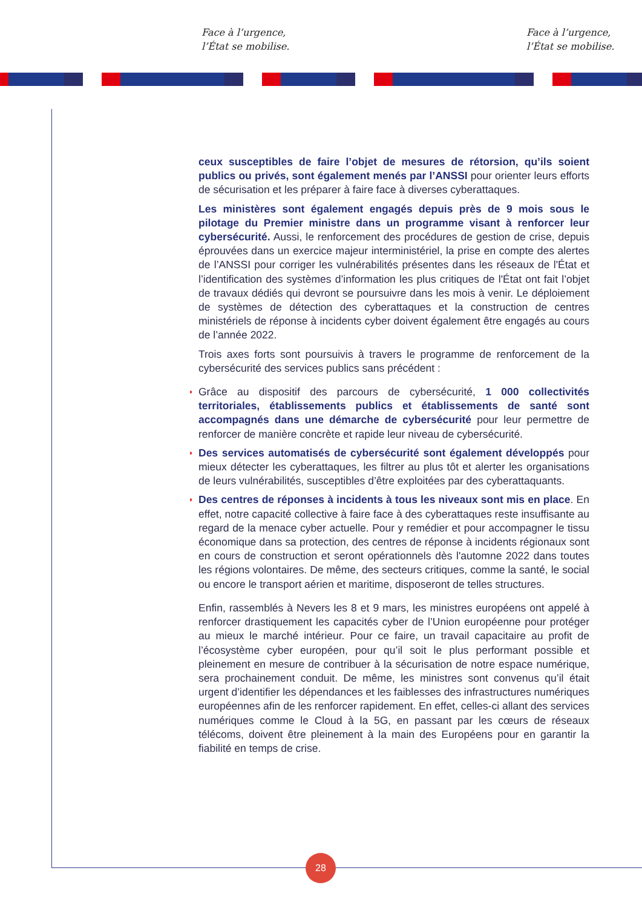Face à l’urgence,
l’État se mobilise.
Face à l’urgence,
l’État se mobilise.
ceux susceptibles de faire l’objet de mesures de rétorsion, qu’ils soient publics ou privés, sont également menés par l’ANSSI pour orienter leurs efforts de sécurisation et les préparer à faire face à diverses cyberattaques.
Les ministères sont également engagés depuis près de 9 mois sous le pilotage du Premier ministre dans un programme visant à renforcer leur cybersécurité. Aussi, le renforcement des procédures de gestion de crise, depuis éprouvées dans un exercice majeur interministériel, la prise en compte des alertes de l’ANSSI pour corriger les vulnérabilités présentes dans les réseaux de l'État et l’identification des systèmes d’information les plus critiques de l'État ont fait l’objet de travaux dédiés qui devront se poursuivre dans les mois à venir. Le déploiement de systèmes de détection des cyberattaques et la construction de centres ministériels de réponse à incidents cyber doivent également être engagés au cours de l’année 2022.
Trois axes forts sont poursuivis à travers le programme de renforcement de la cybersécurité des services publics sans précédent :
◗ Grâce au dispositif des parcours de cybersécurité, 1 000 collectivités territoriales, établissements publics et établissements de santé sont accompagnés dans une démarche de cybersécurité pour leur permettre de renforcer de manière concrète et rapide leur niveau de cybersécurité.
◗ Des services automatisés de cybersécurité sont également développés pour mieux détecter les cyberattaques, les filtrer au plus tôt et alerter les organisations de leurs vulnérabilités, susceptibles d’être exploitées par des cyberattaquants.
◗ Des centres de réponses à incidents à tous les niveaux sont mis en place. En effet, notre capacité collective à faire face à des cyberattaques reste insuffisante au regard de la menace cyber actuelle. Pour y remédier et pour accompagner le tissu économique dans sa protection, des centres de réponse à incidents régionaux sont en cours de construction et seront opérationnels dès l'automne 2022 dans toutes les régions volontaires. De même, des secteurs critiques, comme la santé, le social ou encore le transport aérien et maritime, disposeront de telles structures.
Enfin, rassemblés à Nevers les 8 et 9 mars, les ministres européens ont appelé à renforcer drastiquement les capacités cyber de l’Union européenne pour protéger au mieux le marché intérieur. Pour ce faire, un travail capacitaire au profit de l’écosystème cyber européen, pour qu’il soit le plus performant possible et pleinement en mesure de contribuer à la sécurisation de notre espace numérique, sera prochainement conduit. De même, les ministres sont convenus qu’il était urgent d’identifier les dépendances et les faiblesses des infrastructures numériques européennes afin de les renforcer rapidement. En effet, celles-ci allant des services numériques comme le Cloud à la 5G, en passant par les cœurs de réseaux télécoms, doivent être pleinement à la main des Européens pour en garantir la fiabilité en temps de crise.
28